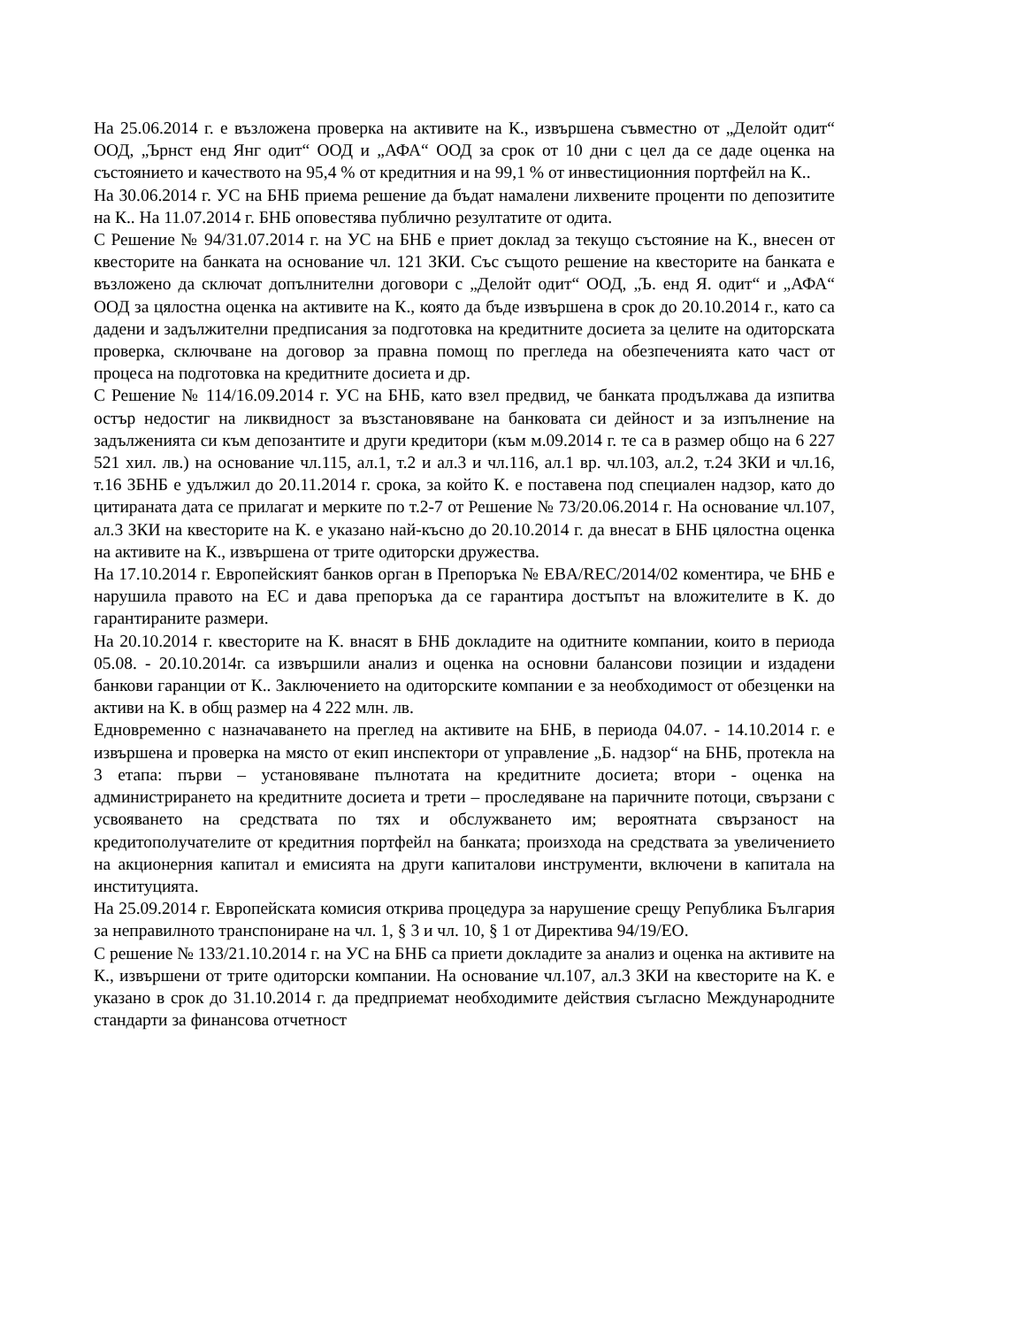На 25.06.2014 г. е възложена проверка на активите на К., извършена съвместно от „Делойт одит“ ООД, „Ърнст енд Янг одит“ ООД и „АФА“ ООД за срок от 10 дни с цел да се даде оценка на състоянието и качеството на 95,4 % от кредитния и на 99,1 % от инвестиционния портфейл на К..
На 30.06.2014 г. УС на БНБ приема решение да бъдат намалени лихвените проценти по депозитите на К.. На 11.07.2014 г. БНБ оповестява публично резултатите от одита.
С Решение № 94/31.07.2014 г. на УС на БНБ е приет доклад за текущо състояние на К., внесен от квесторите на банката на основание чл. 121 ЗКИ. Със същото решение на квесторите на банката е възложено да сключат допълнителни договори с „Делойт одит“ ООД, „Ъ. енд Я. одит“ и „АФА“ ООД за цялостна оценка на активите на К., която да бъде извършена в срок до 20.10.2014 г., като са дадени и задължителни предписания за подготовка на кредитните досиета за целите на одиторската проверка, сключване на договор за правна помощ по прегледа на обезпеченията като част от процеса на подготовка на кредитните досиета и др.
С Решение № 114/16.09.2014 г. УС на БНБ, като взел предвид, че банката продължава да изпитва остър недостиг на ликвидност за възстановяване на банковата си дейност и за изпълнение на задълженията си към депозантите и други кредитори (към м.09.2014 г. те са в размер общо на 6 227 521 хил. лв.) на основание чл.115, ал.1, т.2 и ал.3 и чл.116, ал.1 вр. чл.103, ал.2, т.24 ЗКИ и чл.16, т.16 ЗБНБ е удължил до 20.11.2014 г. срока, за който К. е поставена под специален надзор, като до цитираната дата се прилагат и мерките по т.2-7 от Решение № 73/20.06.2014 г. На основание чл.107, ал.3 ЗКИ на квесторите на К. е указано най-късно до 20.10.2014 г. да внесат в БНБ цялостна оценка на активите на К., извършена от трите одиторски дружества.
На 17.10.2014 г. Европейският банков орган в Препоръка № EBA/REC/2014/02 коментира, че БНБ е нарушила правото на ЕС и дава препоръка да се гарантира достъпът на вложителите в К. до гарантираните размери.
На 20.10.2014 г. квесторите на К. внасят в БНБ докладите на одитните компании, които в периода 05.08. - 20.10.2014г. са извършили анализ и оценка на основни балансови позиции и издадени банкови гаранции от К.. Заключението на одиторските компании е за необходимост от обезценки на активи на К. в общ размер на 4 222 млн. лв.
Едновременно с назначаването на преглед на активите на БНБ, в периода 04.07. - 14.10.2014 г. е извършена и проверка на място от екип инспектори от управление „Б. надзор“ на БНБ, протекла на 3 етапа: първи – установяване пълнотата на кредитните досиета; втори - оценка на администрирането на кредитните досиета и трети – проследяване на паричните потоци, свързани с усвояването на средствата по тях и обслужването им; вероятната свързаност на кредитополучателите от кредитния портфейл на банката; произхода на средствата за увеличението на акционерния капитал и емисията на други капиталови инструменти, включени в капитала на институцията.
На 25.09.2014 г. Европейската комисия открива процедура за нарушение срещу Република България за неправилното транспониране на чл. 1, § 3 и чл. 10, § 1 от Директива 94/19/ЕО.
С решение № 133/21.10.2014 г. на УС на БНБ са приети докладите за анализ и оценка на активите на К., извършени от трите одиторски компании. На основание чл.107, ал.3 ЗКИ на квесторите на К. е указано в срок до 31.10.2014 г. да предприемат необходимите действия съгласно Международните стандарти за финансова отчетност